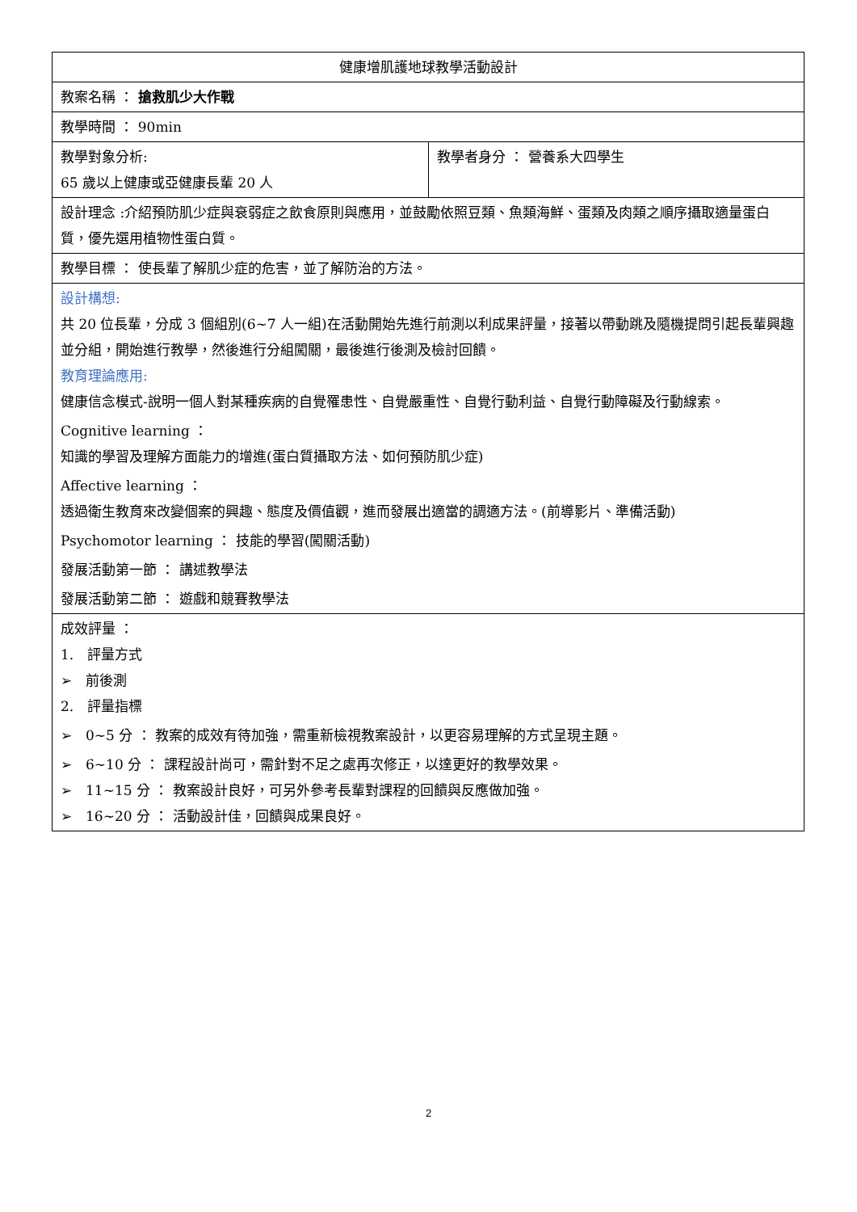| 健康增肌護地球教學活動設計 | |
| --- | --- |
| 教案名稱 ： 搶救肌少大作戰 | |
| 教學時間 ： 90min | |
| 教學對象分析: 65 歲以上健康或亞健康長輩 20 人 | 教學者身分 ： 營養系大四學生 |
| 設計理念 :介紹預防肌少症與衰弱症之飲食原則與應用，並鼓勵依照豆類、魚類海鮮、蛋類及肉類之順序攝取適量蛋白質，優先選用植物性蛋白質。 | |
| 教學目標 ： 使長輩了解肌少症的危害，並了解防治的方法。 | |
| 設計構想: 共 20 位長輩，分成 3 個組別(6~7 人一組)在活動開始先進行前測以利成果評量，接著以帶動跳及隨機提問引起長輩興趣並分組，開始進行教學，然後進行分組闖關，最後進行後測及檢討回饋。 教育理論應用: 健康信念模式-說明一個人對某種疾病的自覺罹患性、自覺嚴重性、自覺行動利益、自覺行動障礙及行動線索。 Cognitive learning ： 知識的學習及理解方面能力的增進(蛋白質攝取方法、如何預防肌少症) Affective learning ： 透過衛生教育來改變個案的興趣、態度及價值觀，進而發展出適當的調適方法。(前導影片、準備活動) Psychomotor learning ： 技能的學習(闖關活動) 發展活動第一節 ： 講述教學法 發展活動第二節 ： 遊戲和競賽教學法 | |
| 成效評量 ： 1. 評量方式 ➢ 前後測 2. 評量指標 ➢ 0~5 分 ： 教案的成效有待加強，需重新檢視教案設計，以更容易理解的方式呈現主題。 ➢ 6~10 分 ： 課程設計尚可，需針對不足之處再次修正，以達更好的教學效果。 ➢ 11~15 分 ： 教案設計良好，可另外參考長輩對課程的回饋與反應做加強。 ➢ 16~20 分 ： 活動設計佳，回饋與成果良好。 | |
2